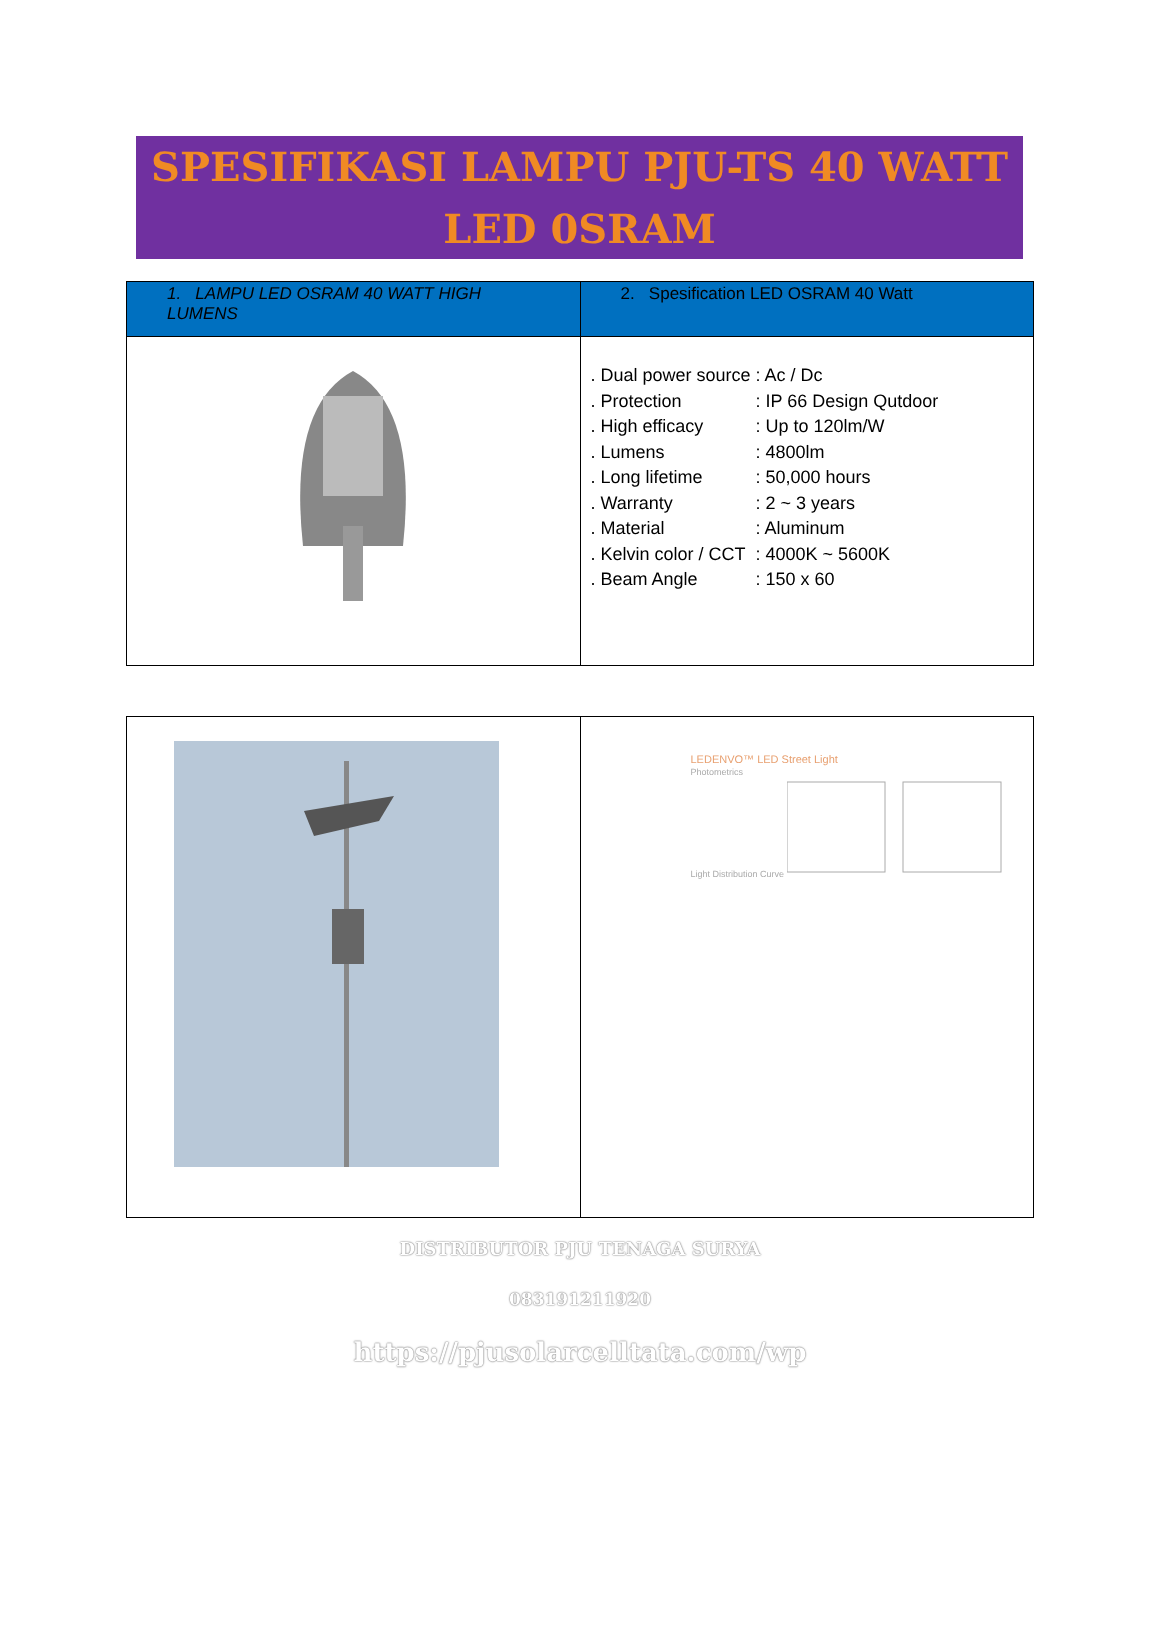SPESIFIKASI LAMPU PJU-TS 40 WATT
LED 0SRAM
| 1. LAMPU LED OSRAM 40 WATT HIGH LUMENS | 2. Spesification LED OSRAM 40 Watt |
| --- | --- |
| | . Dual power source : Ac / Dc . Protection : IP 66 Design Qutdoor . High efficacy : Up to 120lm/W . Lumens : 4800lm . Long lifetime : 50,000 hours . Warranty : 2 ~ 3 years . Material : Aluminum . Kelvin color / CCT : 4000K ~ 5600K . Beam Angle : 150 x 60 |
| | LEDENVO™ LED Street Light Photometrics Light Distribution Curve |
DISTRIBUTOR PJU TENAGA SURYA
083191211920
https://pjusolarcelltata.com/wp